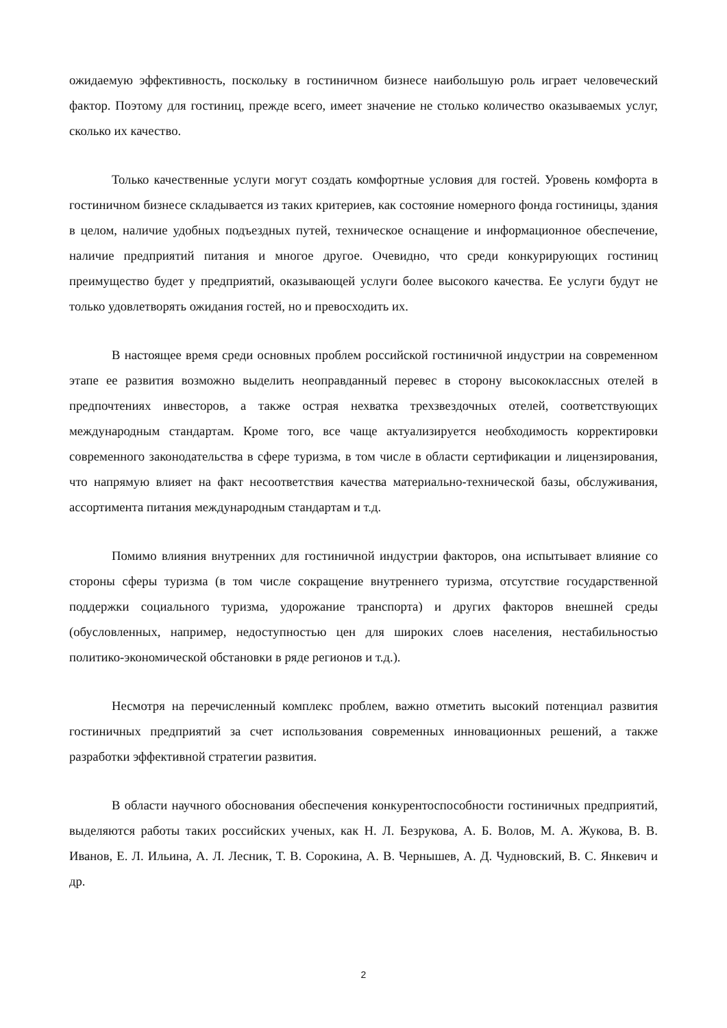ожидаемую эффективность, поскольку в гостиничном бизнесе наибольшую роль играет человеческий фактор. Поэтому для гостиниц, прежде всего, имеет значение не столько количество оказываемых услуг, сколько их качество.
Только качественные услуги могут создать комфортные условия для гостей. Уровень комфорта в гостиничном бизнесе складывается из таких критериев, как состояние номерного фонда гостиницы, здания в целом, наличие удобных подъездных путей, техническое оснащение и информационное обеспечение, наличие предприятий питания и многое другое. Очевидно, что среди конкурирующих гостиниц преимущество будет у предприятий, оказывающей услуги более высокого качества. Ее услуги будут не только удовлетворять ожидания гостей, но и превосходить их.
В настоящее время среди основных проблем российской гостиничной индустрии на современном этапе ее развития возможно выделить неоправданный перевес в сторону высококлассных отелей в предпочтениях инвесторов, а также острая нехватка трехзвездочных отелей, соответствующих международным стандартам. Кроме того, все чаще актуализируется необходимость корректировки современного законодательства в сфере туризма, в том числе в области сертификации и лицензирования, что напрямую влияет на факт несоответствия качества материально-технической базы, обслуживания, ассортимента питания международным стандартам и т.д.
Помимо влияния внутренних для гостиничной индустрии факторов, она испытывает влияние со стороны сферы туризма (в том числе сокращение внутреннего туризма, отсутствие государственной поддержки социального туризма, удорожание транспорта) и других факторов внешней среды (обусловленных, например, недоступностью цен для широких слоев населения, нестабильностью политико-экономической обстановки в ряде регионов и т.д.).
Несмотря на перечисленный комплекс проблем, важно отметить высокий потенциал развития гостиничных предприятий за счет использования современных инновационных решений, а также разработки эффективной стратегии развития.
В области научного обоснования обеспечения конкурентоспособности гостиничных предприятий, выделяются работы таких российских ученых, как Н. Л. Безрукова, А. Б. Волов, М. А. Жукова, В. В. Иванов, Е. Л. Ильина, А. Л. Лесник, Т. В. Сорокина, А. В. Чернышев, А. Д. Чудновский, В. С. Янкевич и др.
2